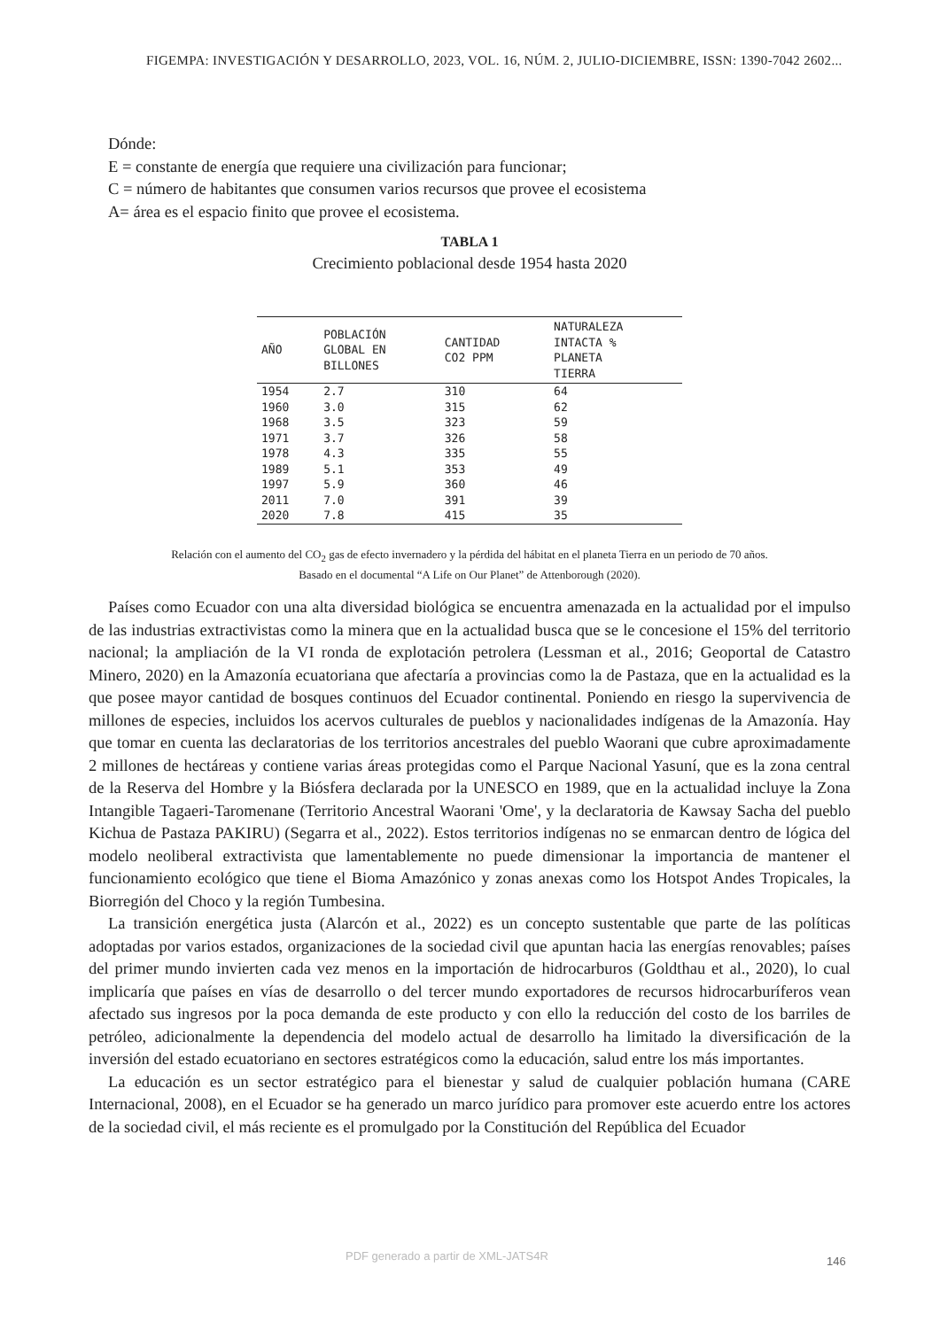FIGEMPA: INVESTIGACIÓN Y DESARROLLO, 2023, VOL. 16, NÚM. 2, JULIO-DICIEMBRE, ISSN: 1390-7042 2602...
Dónde:
E = constante de energía que requiere una civilización para funcionar;
C = número de habitantes que consumen varios recursos que provee el ecosistema
A= área es el espacio finito que provee el ecosistema.
TABLA 1
Crecimiento poblacional desde 1954 hasta 2020
| AÑO | POBLACIÓN GLOBAL EN BILLONES | CANTIDAD CO2 PPM | NATURALEZA INTACTA % PLANETA TIERRA |
| --- | --- | --- | --- |
| 1954 | 2.7 | 310 | 64 |
| 1960 | 3.0 | 315 | 62 |
| 1968 | 3.5 | 323 | 59 |
| 1971 | 3.7 | 326 | 58 |
| 1978 | 4.3 | 335 | 55 |
| 1989 | 5.1 | 353 | 49 |
| 1997 | 5.9 | 360 | 46 |
| 2011 | 7.0 | 391 | 39 |
| 2020 | 7.8 | 415 | 35 |
Relación con el aumento del CO<sub>2</sub> gas de efecto invernadero y la pérdida del hábitat en el planeta Tierra en un periodo de 70 años.
Basado en el documental “A Life on Our Planet” de Attenborough (2020).
Países como Ecuador con una alta diversidad biológica se encuentra amenazada en la actualidad por el impulso de las industrias extractivistas como la minera que en la actualidad busca que se le concesione el 15% del territorio nacional; la ampliación de la VI ronda de explotación petrolera (Lessman et al., 2016; Geoportal de Catastro Minero, 2020) en la Amazonía ecuatoriana que afectaría a provincias como la de Pastaza, que en la actualidad es la que posee mayor cantidad de bosques continuos del Ecuador continental. Poniendo en riesgo la supervivencia de millones de especies, incluidos los acervos culturales de pueblos y nacionalidades indígenas de la Amazonía. Hay que tomar en cuenta las declaratorias de los territorios ancestrales del pueblo Waorani que cubre aproximadamente 2 millones de hectáreas y contiene varias áreas protegidas como el Parque Nacional Yasuní, que es la zona central de la Reserva del Hombre y la Biósfera declarada por la UNESCO en 1989, que en la actualidad incluye la Zona Intangible Tagaeri-Taromenane (Territorio Ancestral Waorani 'Ome', y la declaratoria de Kawsay Sacha del pueblo Kichua de Pastaza PAKIRU) (Segarra et al., 2022). Estos territorios indígenas no se enmarcan dentro de lógica del modelo neoliberal extractivista que lamentablemente no puede dimensionar la importancia de mantener el funcionamiento ecológico que tiene el Bioma Amazónico y zonas anexas como los Hotspot Andes Tropicales, la Biorregión del Choco y la región Tumbesina.
La transición energética justa (Alarcón et al., 2022) es un concepto sustentable que parte de las políticas adoptadas por varios estados, organizaciones de la sociedad civil que apuntan hacia las energías renovables; países del primer mundo invierten cada vez menos en la importación de hidrocarburos (Goldthau et al., 2020), lo cual implicaría que países en vías de desarrollo o del tercer mundo exportadores de recursos hidrocarburíferos vean afectado sus ingresos por la poca demanda de este producto y con ello la reducción del costo de los barriles de petróleo, adicionalmente la dependencia del modelo actual de desarrollo ha limitado la diversificación de la inversión del estado ecuatoriano en sectores estratégicos como la educación, salud entre los más importantes.
La educación es un sector estratégico para el bienestar y salud de cualquier población humana (CARE Internacional, 2008), en el Ecuador se ha generado un marco jurídico para promover este acuerdo entre los actores de la sociedad civil, el más reciente es el promulgado por la Constitución del República del Ecuador
PDF generado a partir de XML-JATS4R
146